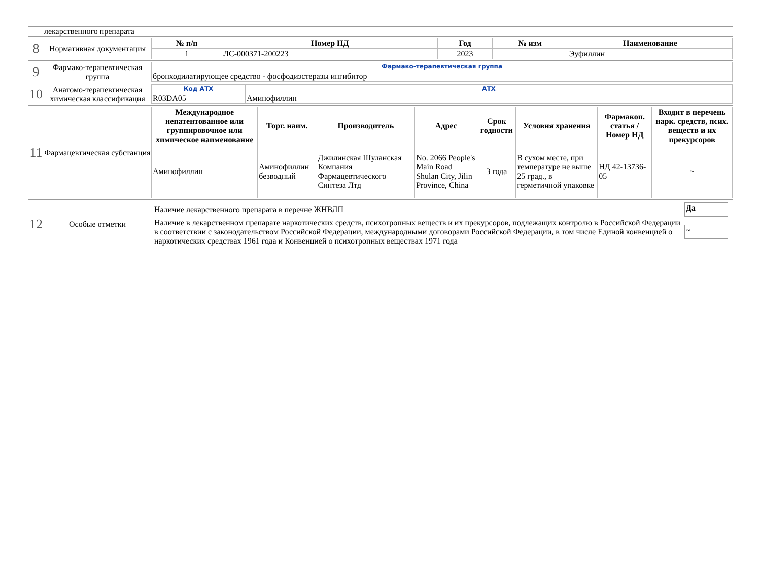| | лекарственного препарата | |
| 8 | Нормативная документация | / № п/п / Номер НД / Год / № изм / Наименование / / --- / --- / --- / --- / --- / / 1 / ЛС-000371-200223 / 2023 / / Эуфиллин / |
| 9 | Фармако-терапевтическая группа | / Фармако-терапевтическая группа / / бронходилатирующее средство - фосфодиэстеразы ингибитор / |
| 10 | Анатомо-терапевтическая химическая классификация | / Код АТХ / АТХ / / R03DA05 / Аминофиллин / |
| 11 | Фармацевтическая субстанция | / Международное непатентованное или группировочное или химическое наименование / Торг. наим. / Производитель / Адрес / Срок годности / Условия хранения / Фармакоп. статья / Номер НД / Входит в перечень нарк. средств, псих. веществ и их прекурсоров / / --- / --- / --- / --- / --- / --- / --- / --- / / Аминофиллин / Аминофиллин безводный / Джилинская Шуланская Компания Фармацевтического Синтеза Лтд / No. 2066 People's Main Road Shulan City, Jilin Province, China / 3 года / В сухом месте, при температуре не выше 25 град., в герметичной упаковке / НД 42-13736-05 / ~ / |
| 12 | Особые отметки | / Наличие лекарственного препарата в перечне ЖНВЛП / Да / / Наличие в лекарственном препарате наркотических средств, психотропных веществ и их прекурсоров, подлежащих контролю в Российской Федерации в соответствии с законодательством Российской Федерации, международными договорами Российской Федерации, в том числе Единой конвенцией о наркотических средствах 1961 года и Конвенцией о психотропных веществах 1971 года / ~ / |